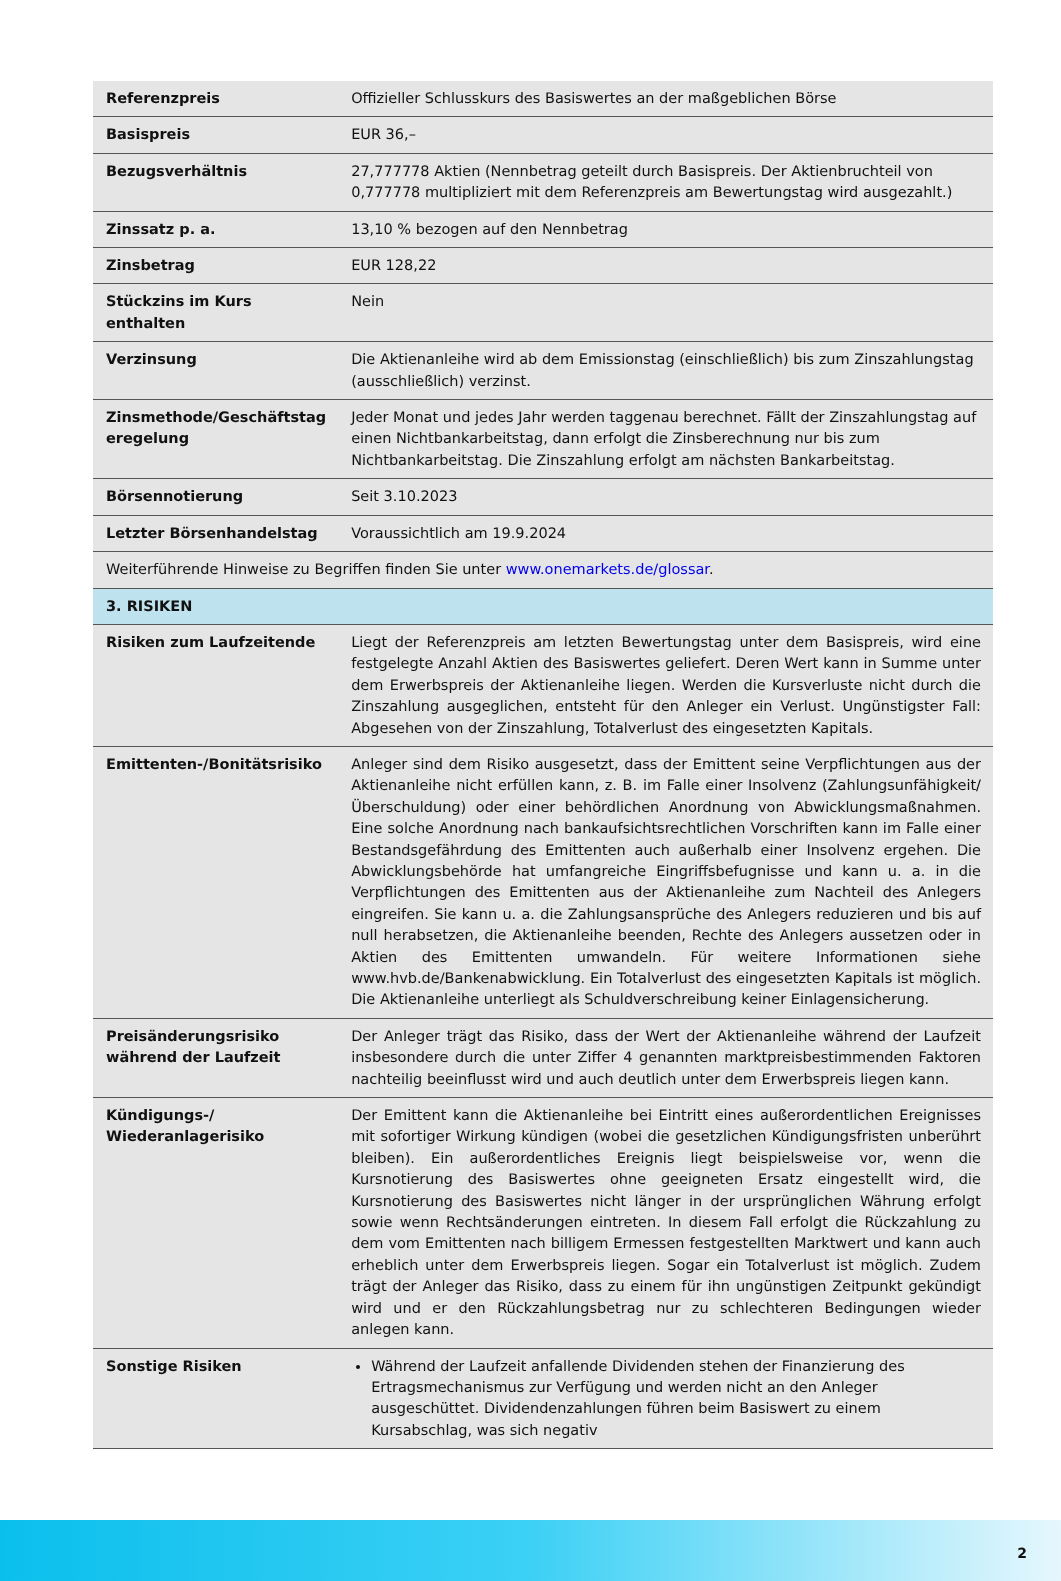| Referenzpreis | Offizieller Schlusskurs des Basiswertes an der maßgeblichen Börse |
| Basispreis | EUR 36,– |
| Bezugsverhältnis | 27,777778 Aktien (Nennbetrag geteilt durch Basispreis. Der Aktienbruchteil von 0,777778 multipliziert mit dem Referenzpreis am Bewertungstag wird ausgezahlt.) |
| Zinssatz p. a. | 13,10 % bezogen auf den Nennbetrag |
| Zinsbetrag | EUR 128,22 |
| Stückzins im Kurs enthalten | Nein |
| Verzinsung | Die Aktienanleihe wird ab dem Emissionstag (einschließlich) bis zum Zinszahlungstag (ausschließlich) verzinst. |
| Zinsmethode/Geschäftstag eregelung | Jeder Monat und jedes Jahr werden taggenau berechnet. Fällt der Zinszahlungstag auf einen Nichtbankarbeitstag, dann erfolgt die Zinsberechnung nur bis zum Nichtbankarbeitstag. Die Zinszahlung erfolgt am nächsten Bankarbeitstag. |
| Börsennotierung | Seit 3.10.2023 |
| Letzter Börsenhandelstag | Voraussichtlich am 19.9.2024 |
| Weiterführende Hinweise zu Begriffen finden Sie unter www.onemarkets.de/glossar . | |
| 3. RISIKEN | |
| Risiken zum Laufzeitende | Liegt der Referenzpreis am letzten Bewertungstag unter dem Basispreis, wird eine festgelegte Anzahl Aktien des Basiswertes geliefert. Deren Wert kann in Summe unter dem Erwerbspreis der Aktienanleihe liegen. Werden die Kursverluste nicht durch die Zinszahlung ausgeglichen, entsteht für den Anleger ein Verlust. Ungünstigster Fall: Abgesehen von der Zinszahlung, Totalverlust des eingesetzten Kapitals. |
| Emittenten-/Bonitätsrisiko | Anleger sind dem Risiko ausgesetzt, dass der Emittent seine Verpflichtungen aus der Aktienanleihe nicht erfüllen kann, z. B. im Falle einer Insolvenz (Zahlungsunfähigkeit/Überschuldung) oder einer behördlichen Anordnung von Abwicklungsmaßnahmen. Eine solche Anordnung nach bankaufsichtsrechtlichen Vorschriften kann im Falle einer Bestandsgefährdung des Emittenten auch außerhalb einer Insolvenz ergehen. Die Abwicklungsbehörde hat umfangreiche Eingriffsbefugnisse und kann u. a. in die Verpflichtungen des Emittenten aus der Aktienanleihe zum Nachteil des Anlegers eingreifen. Sie kann u. a. die Zahlungsansprüche des Anlegers reduzieren und bis auf null herabsetzen, die Aktienanleihe beenden, Rechte des Anlegers aussetzen oder in Aktien des Emittenten umwandeln. Für weitere Informationen siehe www.hvb.de/Bankenabwicklung. Ein Totalverlust des eingesetzten Kapitals ist möglich. Die Aktienanleihe unterliegt als Schuldverschreibung keiner Einlagensicherung. |
| Preisänderungsrisiko während der Laufzeit | Der Anleger trägt das Risiko, dass der Wert der Aktienanleihe während der Laufzeit insbesondere durch die unter Ziffer 4 genannten marktpreisbestimmenden Faktoren nachteilig beeinflusst wird und auch deutlich unter dem Erwerbspreis liegen kann. |
| Kündigungs-/ Wiederanlagerisiko | Der Emittent kann die Aktienanleihe bei Eintritt eines außerordentlichen Ereignisses mit sofortiger Wirkung kündigen (wobei die gesetzlichen Kündigungsfristen unberührt bleiben). Ein außerordentliches Ereignis liegt beispielsweise vor, wenn die Kursnotierung des Basiswertes ohne geeigneten Ersatz eingestellt wird, die Kursnotierung des Basiswertes nicht länger in der ursprünglichen Währung erfolgt sowie wenn Rechtsänderungen eintreten. In diesem Fall erfolgt die Rückzahlung zu dem vom Emittenten nach billigem Ermessen festgestellten Marktwert und kann auch erheblich unter dem Erwerbspreis liegen. Sogar ein Totalverlust ist möglich. Zudem trägt der Anleger das Risiko, dass zu einem für ihn ungünstigen Zeitpunkt gekündigt wird und er den Rückzahlungsbetrag nur zu schlechteren Bedingungen wieder anlegen kann. |
| Sonstige Risiken | Während der Laufzeit anfallende Dividenden stehen der Finanzierung des Ertragsmechanismus zur Verfügung und werden nicht an den Anleger ausgeschüttet. Dividendenzahlungen führen beim Basiswert zu einem Kursabschlag, was sich negativ |
2